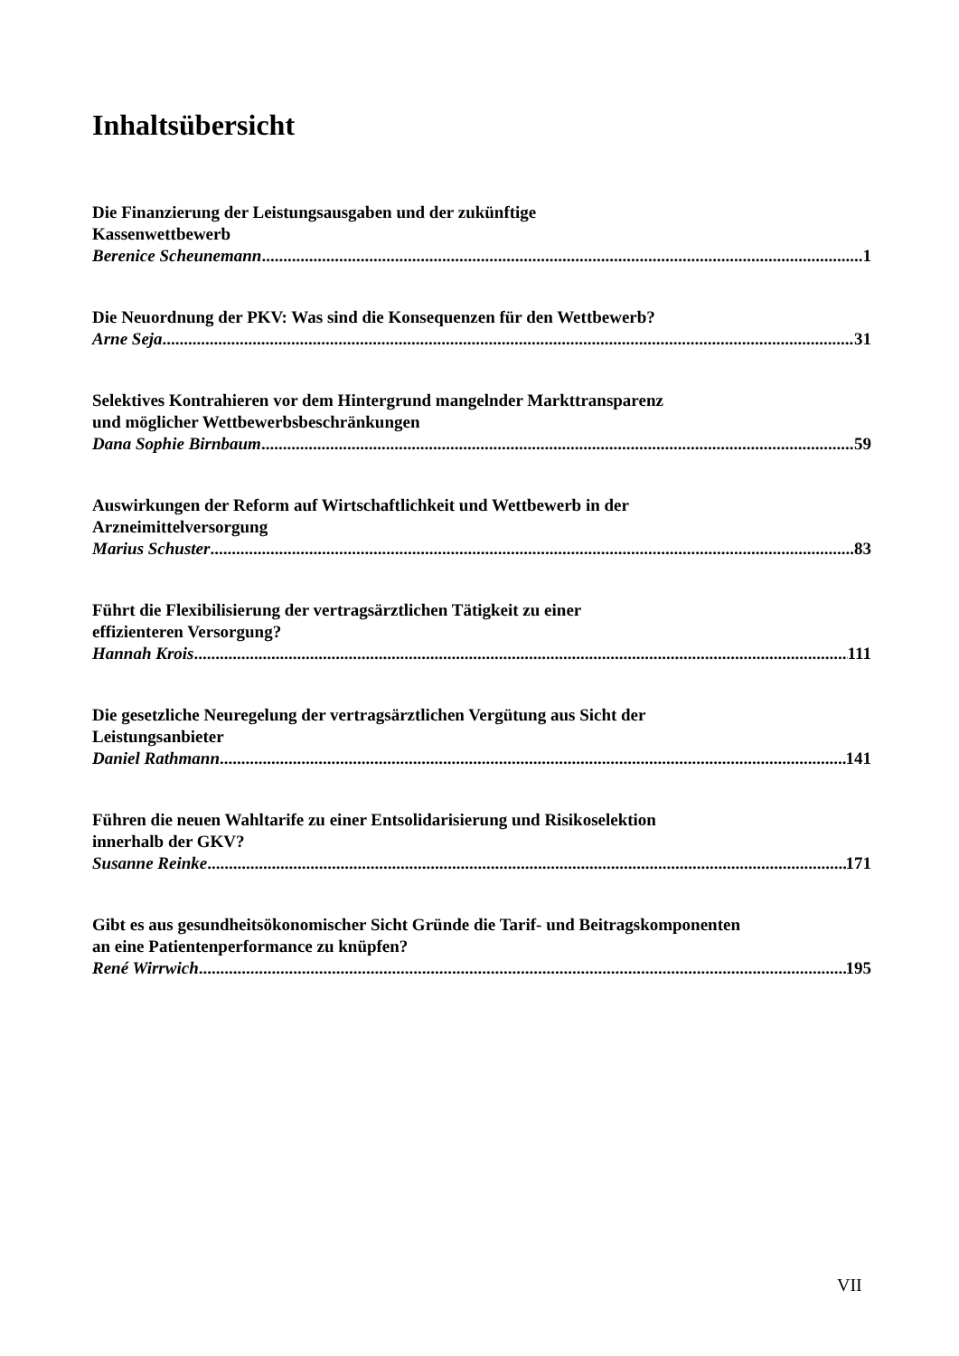Inhaltsübersicht
Die Finanzierung der Leistungsausgaben und der zukünftige
Kassenwettbewerb
Berenice Scheunemann 1
Die Neuordnung der PKV: Was sind die Konsequenzen für den Wettbewerb?
Arne Seja 31
Selektives Kontrahieren vor dem Hintergrund mangelnder Markttransparenz
und möglicher Wettbewerbsbeschränkungen
Dana Sophie Birnbaum 59
Auswirkungen der Reform auf Wirtschaftlichkeit und Wettbewerb in der
Arzneimittelversorgung
Marius Schuster 83
Führt die Flexibilisierung der vertragsärztlichen Tätigkeit zu einer
effizienteren Versorgung?
Hannah Krois 111
Die gesetzliche Neuregelung der vertragsärztlichen Vergütung aus Sicht der
Leistungsanbieter
Daniel Rathmann 141
Führen die neuen Wahltarife zu einer Entsolidarisierung und Risikoselektion
innerhalb der GKV?
Susanne Reinke 171
Gibt es aus gesundheitsökonomischer Sicht Gründe die Tarif- und Beitragskomponenten
an eine Patientenperformance zu knüpfen?
René Wirrwich 195
VII